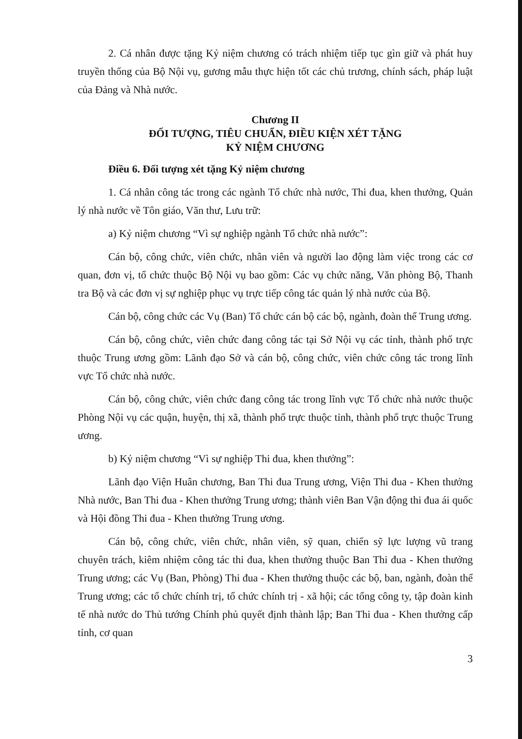2. Cá nhân được tặng Kỷ niệm chương có trách nhiệm tiếp tục gìn giữ và phát huy truyền thống của Bộ Nội vụ, gương mẫu thực hiện tốt các chủ trương, chính sách, pháp luật của Đảng và Nhà nước.
Chương II
ĐỐI TƯỢNG, TIÊU CHUẨN, ĐIỀU KIỆN XÉT TẶNG
KỶ NIỆM CHƯƠNG
Điều 6. Đối tượng xét tặng Kỷ niệm chương
1. Cá nhân công tác trong các ngành Tổ chức nhà nước, Thi đua, khen thưởng, Quản lý nhà nước về Tôn giáo, Văn thư, Lưu trữ:
a) Kỷ niệm chương “Vì sự nghiệp ngành Tổ chức nhà nước”:
Cán bộ, công chức, viên chức, nhân viên và người lao động làm việc trong các cơ quan, đơn vị, tổ chức thuộc Bộ Nội vụ bao gồm: Các vụ chức năng, Văn phòng Bộ, Thanh tra Bộ và các đơn vị sự nghiệp phục vụ trực tiếp công tác quản lý nhà nước của Bộ.
Cán bộ, công chức các Vụ (Ban) Tổ chức cán bộ các bộ, ngành, đoàn thể Trung ương.
Cán bộ, công chức, viên chức đang công tác tại Sở Nội vụ các tỉnh, thành phố trực thuộc Trung ương gồm: Lãnh đạo Sở và cán bộ, công chức, viên chức công tác trong lĩnh vực Tổ chức nhà nước.
Cán bộ, công chức, viên chức đang công tác trong lĩnh vực Tổ chức nhà nước thuộc Phòng Nội vụ các quận, huyện, thị xã, thành phố trực thuộc tỉnh, thành phố trực thuộc Trung ương.
b) Kỷ niệm chương “Vì sự nghiệp Thi đua, khen thưởng”:
Lãnh đạo Viện Huân chương, Ban Thi đua Trung ương, Viện Thi đua - Khen thưởng Nhà nước, Ban Thi đua - Khen thưởng Trung ương; thành viên Ban Vận động thi đua ái quốc và Hội đồng Thi đua - Khen thưởng Trung ương.
Cán bộ, công chức, viên chức, nhân viên, sỹ quan, chiến sỹ lực lượng vũ trang chuyên trách, kiêm nhiệm công tác thi đua, khen thưởng thuộc Ban Thi đua - Khen thưởng Trung ương; các Vụ (Ban, Phòng) Thi đua - Khen thưởng thuộc các bộ, ban, ngành, đoàn thể Trung ương; các tổ chức chính trị, tổ chức chính trị - xã hội; các tổng công ty, tập đoàn kinh tế nhà nước do Thủ tướng Chính phủ quyết định thành lập; Ban Thi đua - Khen thưởng cấp tỉnh, cơ quan
3